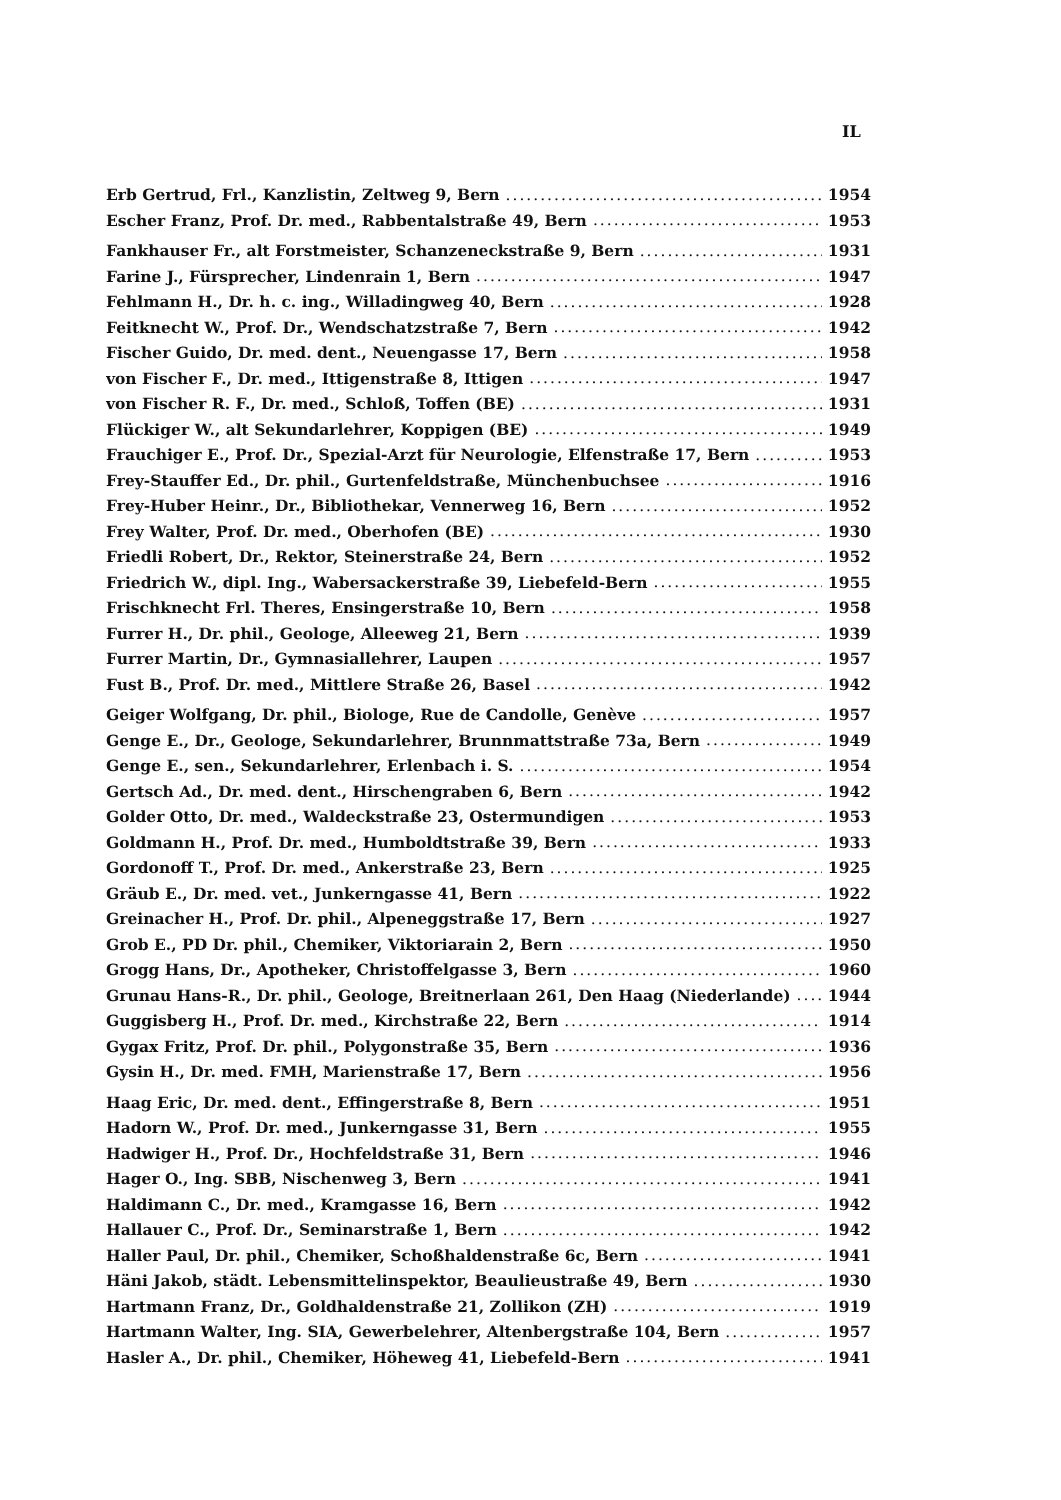IL
Erb Gertrud, Frl., Kanzlistin, Zeltweg 9, Bern 1954
Escher Franz, Prof. Dr. med., Rabbentalstraße 49, Bern 1953
Fankhauser Fr., alt Forstmeister, Schanzeneckstraße 9, Bern 1931
Farine J., Fürsprecher, Lindenrain 1, Bern 1947
Fehlmann H., Dr. h. c. ing., Willadingweg 40, Bern 1928
Feitknecht W., Prof. Dr., Wendschatzstraße 7, Bern 1942
Fischer Guido, Dr. med. dent., Neuengasse 17, Bern 1958
von Fischer F., Dr. med., Ittigenstraße 8, Ittigen 1947
von Fischer R. F., Dr. med., Schloß, Toffen (BE) 1931
Flückiger W., alt Sekundarlehrer, Koppigen (BE) 1949
Frauchiger E., Prof. Dr., Spezial-Arzt für Neurologie, Elfenstraße 17, Bern 1953
Frey-Stauffer Ed., Dr. phil., Gurtenfeldstraße, Münchenbuchsee 1916
Frey-Huber Heinr., Dr., Bibliothekar, Vennerweg 16, Bern 1952
Frey Walter, Prof. Dr. med., Oberhofen (BE) 1930
Friedli Robert, Dr., Rektor, Steinerstraße 24, Bern 1952
Friedrich W., dipl. Ing., Wabersackerstraße 39, Liebefeld-Bern 1955
Frischknecht Frl. Theres, Ensingerstraße 10, Bern 1958
Furrer H., Dr. phil., Geologe, Alleeweg 21, Bern 1939
Furrer Martin, Dr., Gymnasiallehrer, Laupen 1957
Fust B., Prof. Dr. med., Mittlere Straße 26, Basel 1942
Geiger Wolfgang, Dr. phil., Biologe, Rue de Candolle, Genève 1957
Genge E., Dr., Geologe, Sekundarlehrer, Brunnmattstraße 73a, Bern 1949
Genge E., sen., Sekundarlehrer, Erlenbach i. S. 1954
Gertsch Ad., Dr. med. dent., Hirschengraben 6, Bern 1942
Golder Otto, Dr. med., Waldeckstraße 23, Ostermundigen 1953
Goldmann H., Prof. Dr. med., Humboldtstraße 39, Bern 1933
Gordonoff T., Prof. Dr. med., Ankerstraße 23, Bern 1925
Gräub E., Dr. med. vet., Junkerngasse 41, Bern 1922
Greinacher H., Prof. Dr. phil., Alpeneggstraße 17, Bern 1927
Grob E., PD Dr. phil., Chemiker, Viktoriarain 2, Bern 1950
Grogg Hans, Dr., Apotheker, Christoffelgasse 3, Bern 1960
Grunau Hans-R., Dr. phil., Geologe, Breitnerlaan 261, Den Haag (Niederlande) 1944
Guggisberg H., Prof. Dr. med., Kirchstraße 22, Bern 1914
Gygax Fritz, Prof. Dr. phil., Polygonstraße 35, Bern 1936
Gysin H., Dr. med. FMH, Marienstraße 17, Bern 1956
Haag Eric, Dr. med. dent., Effingerstraße 8, Bern 1951
Hadorn W., Prof. Dr. med., Junkerngasse 31, Bern 1955
Hadwiger H., Prof. Dr., Hochfeldstraße 31, Bern 1946
Hager O., Ing. SBB, Nischenweg 3, Bern 1941
Haldimann C., Dr. med., Kramgasse 16, Bern 1942
Hallauer C., Prof. Dr., Seminarstraße 1, Bern 1942
Haller Paul, Dr. phil., Chemiker, Schoßhaldenstraße 6c, Bern 1941
Häni Jakob, städt. Lebensmittelinspektor, Beaulieustraße 49, Bern 1930
Hartmann Franz, Dr., Goldhaldenstraße 21, Zollikon (ZH) 1919
Hartmann Walter, Ing. SIA, Gewerbelehrer, Altenbergstraße 104, Bern 1957
Hasler A., Dr. phil., Chemiker, Höheweg 41, Liebefeld-Bern 1941